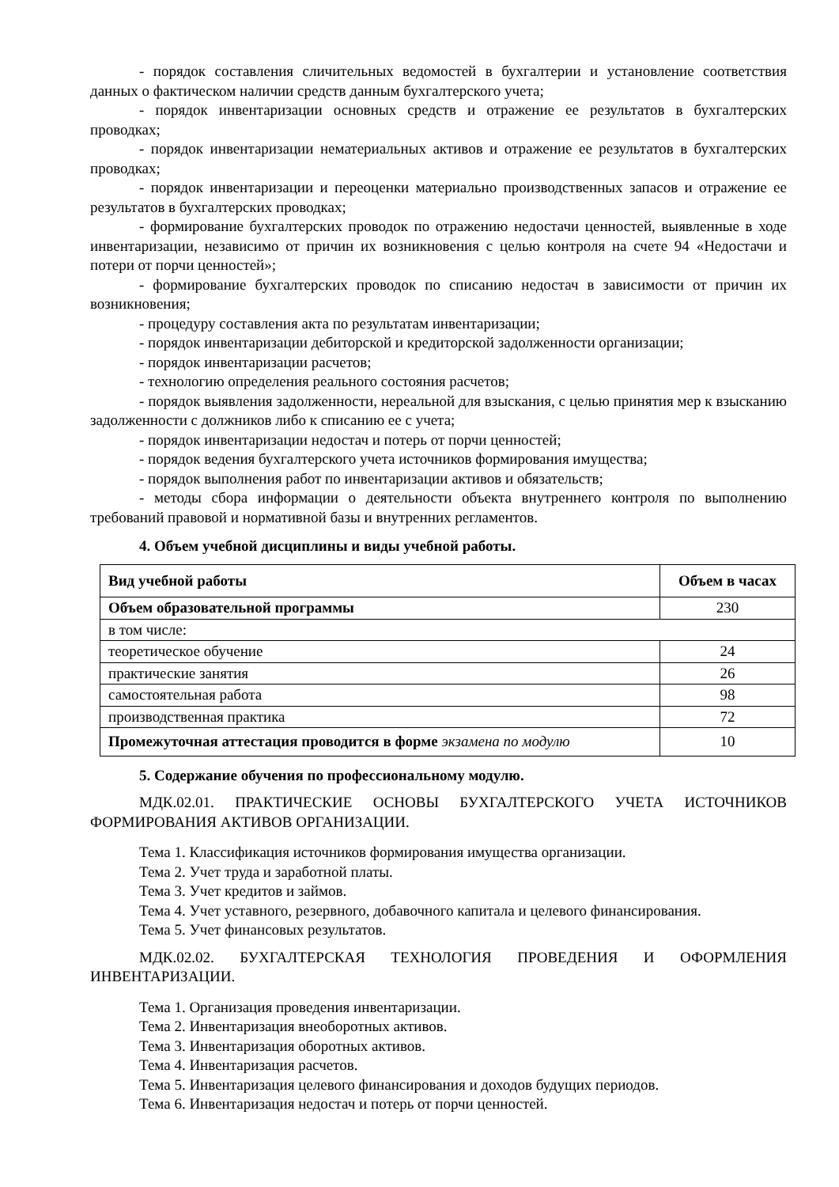- порядок составления сличительных ведомостей в бухгалтерии и установление соответствия данных о фактическом наличии средств данным бухгалтерского учета;
- порядок инвентаризации основных средств и отражение ее результатов в бухгалтерских проводках;
- порядок инвентаризации нематериальных активов и отражение ее результатов в бухгалтерских проводках;
- порядок инвентаризации и переоценки материально производственных запасов и отражение ее результатов в бухгалтерских проводках;
- формирование бухгалтерских проводок по отражению недостачи ценностей, выявленные в ходе инвентаризации, независимо от причин их возникновения с целью контроля на счете 94 «Недостачи и потери от порчи ценностей»;
- формирование бухгалтерских проводок по списанию недостач в зависимости от причин их возникновения;
- процедуру составления акта по результатам инвентаризации;
- порядок инвентаризации дебиторской и кредиторской задолженности организации;
- порядок инвентаризации расчетов;
- технологию определения реального состояния расчетов;
- порядок выявления задолженности, нереальной для взыскания, с целью принятия мер к взысканию задолженности с должников либо к списанию ее с учета;
- порядок инвентаризации недостач и потерь от порчи ценностей;
- порядок ведения бухгалтерского учета источников формирования имущества;
- порядок выполнения работ по инвентаризации активов и обязательств;
- методы сбора информации о деятельности объекта внутреннего контроля по выполнению требований правовой и нормативной базы и внутренних регламентов.
4. Объем учебной дисциплины и виды учебной работы.
| Вид учебной работы | Объем в часах |
| --- | --- |
| Объем образовательной программы | 230 |
| в том числе: | |
| теоретическое обучение | 24 |
| практические занятия | 26 |
| самостоятельная работа | 98 |
| производственная практика | 72 |
| Промежуточная аттестация проводится в форме экзамена по модулю | 10 |
5. Содержание обучения по профессиональному модулю.
МДК.02.01. ПРАКТИЧЕСКИЕ ОСНОВЫ БУХГАЛТЕРСКОГО УЧЕТА ИСТОЧНИКОВ ФОРМИРОВАНИЯ АКТИВОВ ОРГАНИЗАЦИИ.
Тема 1. Классификация источников формирования имущества организации.
Тема 2. Учет труда и заработной платы.
Тема 3. Учет кредитов и займов.
Тема 4. Учет уставного, резервного, добавочного капитала и целевого финансирования.
Тема 5. Учет финансовых результатов.
МДК.02.02. БУХГАЛТЕРСКАЯ ТЕХНОЛОГИЯ ПРОВЕДЕНИЯ И ОФОРМЛЕНИЯ ИНВЕНТАРИЗАЦИИ.
Тема 1. Организация проведения инвентаризации.
Тема 2. Инвентаризация внеоборотных активов.
Тема 3. Инвентаризация оборотных активов.
Тема 4. Инвентаризация расчетов.
Тема 5. Инвентаризация целевого финансирования и доходов будущих периодов.
Тема 6. Инвентаризация недостач и потерь от порчи ценностей.